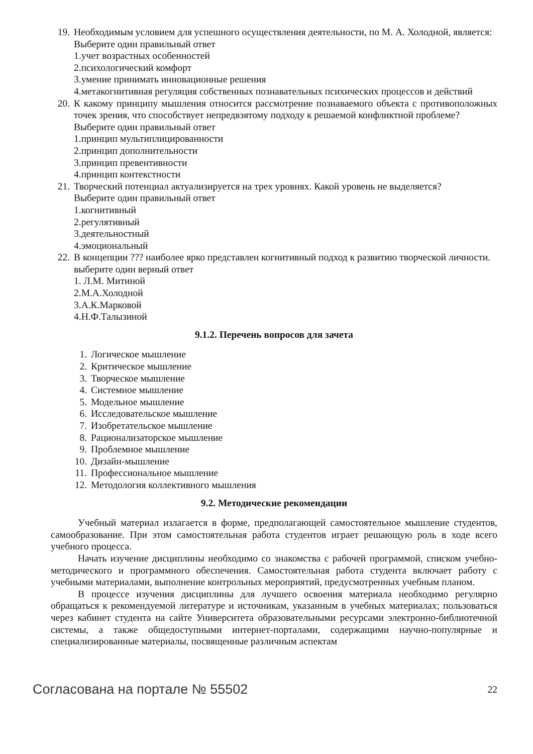19. Необходимым условием для успешного осуществления деятельности, по М. А. Холодной, является:
Выберите один правильный ответ
1.учет возрастных особенностей
2.психологический комфорт
3.умение принимать инновационные решения
4.метакогнитивная регуляция собственных познавательных психических процессов и действий
20. К какому принципу мышления относится рассмотрение познаваемого объекта с противоположных точек зрения, что способствует непредвзятому подходу к решаемой конфликтной проблеме?
Выберите один правильный ответ
1.принцип мультиплицированности
2.принцип дополнительности
3.принцип превентивности
4.принцип контекстности
21. Творческий потенциал актуализируется на трех уровнях. Какой уровень не выделяется?
Выберите один правильный ответ
1.когнитивный
2.регулятивный
3.деятельностный
4.эмоциональный
22. В концепции ??? наиболее ярко представлен когнитивный подход к развитию творческой личности.
выберите один верный ответ
1. Л.М. Митиной
2.М.А.Холодной
3.А.К.Марковой
4.Н.Ф.Талызиной
9.1.2. Перечень вопросов для зачета
1. Логическое мышление
2. Критическое мышление
3. Творческое мышление
4. Системное мышление
5. Модельное мышление
6. Исследовательское мышление
7. Изобретательское мышление
8. Рационализаторское мышление
9. Проблемное мышление
10.
Дизайн-мышление
11.
Профессиональное мышление
12.
Методология коллективного мышления
9.2. Методические рекомендации
Учебный материал излагается в форме, предполагающей самостоятельное мышление студентов, самообразование. При этом самостоятельная работа студентов играет решающую роль в ходе всего учебного процесса.
Начать изучение дисциплины необходимо со знакомства с рабочей программой, списком учебно-методического и программного обеспечения. Самостоятельная работа студента включает работу с учебными материалами, выполнение контрольных мероприятий, предусмотренных учебным планом.
В процессе изучения дисциплины для лучшего освоения материала необходимо регулярно обращаться к рекомендуемой литературе и источникам, указанным в учебных материалах; пользоваться через кабинет студента на сайте Университета образовательными ресурсами электронно-библиотечной системы, а также общедоступными интернет-порталами, содержащими научно-популярные и специализированные материалы, посвященные различным аспектам
Согласована на портале № 55502 22